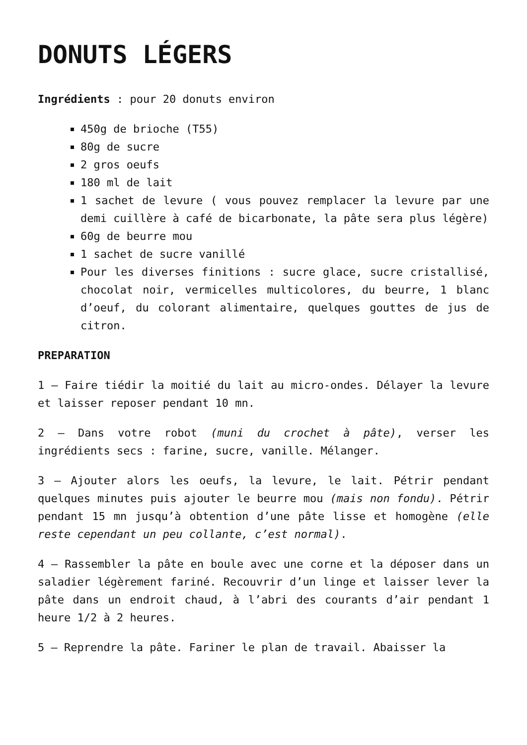DONUTS LÉGERS
Ingrédients : pour 20 donuts environ
450g de brioche (T55)
80g de sucre
2 gros oeufs
180 ml de lait
1 sachet de levure ( vous pouvez remplacer la levure par une demi cuillère à café de bicarbonate, la pâte sera plus légère)
60g de beurre mou
1 sachet de sucre vanillé
Pour les diverses finitions : sucre glace, sucre cristallisé, chocolat noir, vermicelles multicolores, du beurre, 1 blanc d’oeuf, du colorant alimentaire, quelques gouttes de jus de citron.
PREPARATION
1 – Faire tiédir la moitié du lait au micro-ondes. Délayer la levure et laisser reposer pendant 10 mn.
2 – Dans votre robot (muni du crochet à pâte), verser les ingrédients secs : farine, sucre, vanille. Mélanger.
3 – Ajouter alors les oeufs, la levure, le lait. Pétrir pendant quelques minutes puis ajouter le beurre mou (mais non fondu). Pétrir pendant 15 mn jusqu’à obtention d’une pâte lisse et homogène (elle reste cependant un peu collante, c’est normal).
4 – Rassembler la pâte en boule avec une corne et la déposer dans un saladier légèrement fariné. Recouvrir d’un linge et laisser lever la pâte dans un endroit chaud, à l’abri des courants d’air pendant 1 heure 1/2 à 2 heures.
5 – Reprendre la pâte. Fariner le plan de travail. Abaisser la